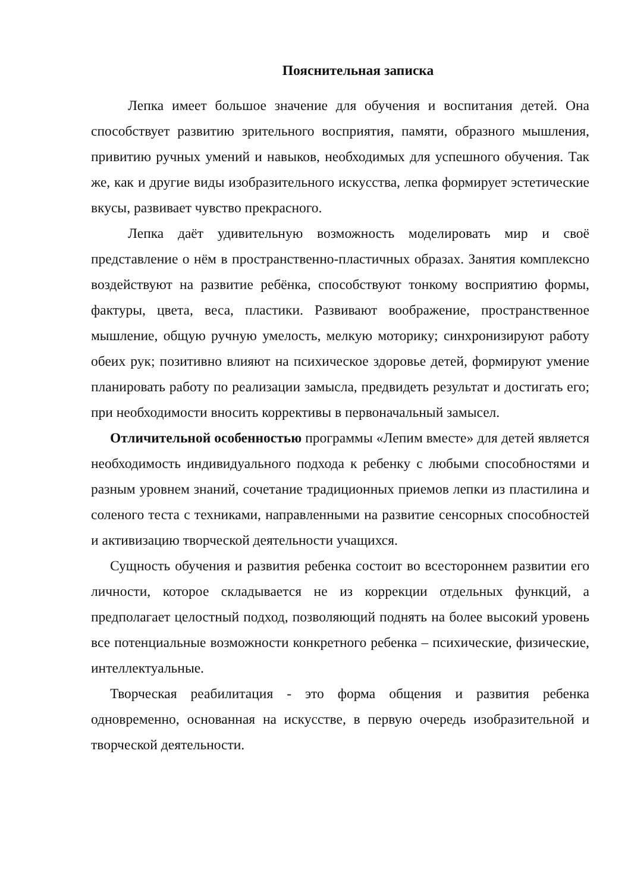Пояснительная записка
Лепка имеет большое значение для обучения и воспитания детей. Она способствует развитию зрительного восприятия, памяти, образного мышления, привитию ручных умений и навыков, необходимых для успешного обучения. Так же, как и другие виды изобразительного искусства, лепка формирует эстетические вкусы, развивает чувство прекрасного.
Лепка даёт удивительную возможность моделировать мир и своё представление о нём в пространственно-пластичных образах. Занятия комплексно воздействуют на развитие ребёнка, способствуют тонкому восприятию формы, фактуры, цвета, веса, пластики. Развивают воображение, пространственное мышление, общую ручную умелость, мелкую моторику; синхронизируют работу обеих рук; позитивно влияют на психическое здоровье детей, формируют умение планировать работу по реализации замысла, предвидеть результат и достигать его; при необходимости вносить коррективы в первоначальный замысел.
Отличительной особенностью программы «Лепим вместе» для детей является необходимость индивидуального подхода к ребенку с любыми способностями и разным уровнем знаний, сочетание традиционных приемов лепки из пластилина и соленого теста с техниками, направленными на развитие сенсорных способностей и активизацию творческой деятельности учащихся.
Сущность обучения и развития ребенка состоит во всестороннем развитии его личности, которое складывается не из коррекции отдельных функций, а предполагает целостный подход, позволяющий поднять на более высокий уровень все потенциальные возможности конкретного ребенка – психические, физические, интеллектуальные.
Творческая реабилитация - это форма общения и развития ребенка одновременно, основанная на искусстве, в первую очередь изобразительной и творческой деятельности.